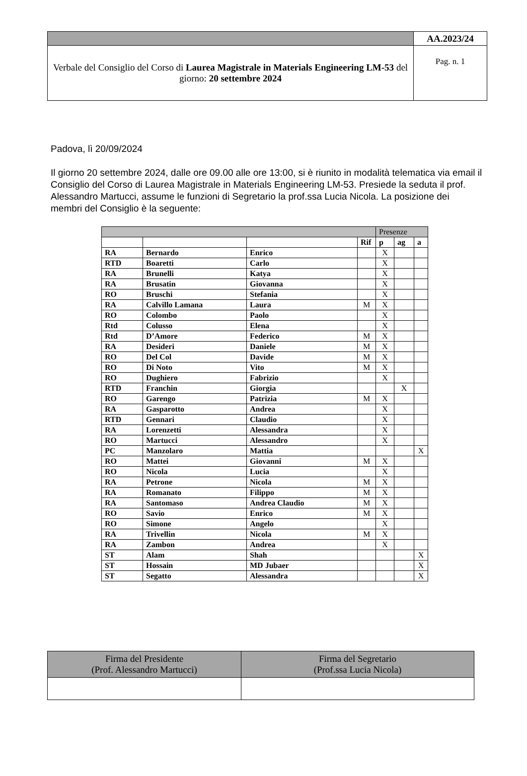| | AA.2023/24 |
| Verbale del Consiglio del Corso di Laurea Magistrale in Materials Engineering LM-53 del giorno: 20 settembre 2024 | Pag. n. 1 |
Padova, lì 20/09/2024
Il giorno 20 settembre 2024, dalle ore 09.00 alle ore 13:00, si è riunito in modalità telematica via email il Consiglio del Corso di Laurea Magistrale in Materials Engineering LM-53. Presiede la seduta il prof. Alessandro Martucci, assume le funzioni di Segretario la prof.ssa Lucia Nicola. La posizione dei membri del Consiglio è la seguente:
| | | | | Presenze | | |
| | | | Rif | p | ag | a |
| RA | Bernardo | Enrico | | X | | |
| RTD | Boaretti | Carlo | | X | | |
| RA | Brunelli | Katya | | X | | |
| RA | Brusatin | Giovanna | | X | | |
| RO | Bruschi | Stefania | | X | | |
| RA | Calvillo Lamana | Laura | M | X | | |
| RO | Colombo | Paolo | | X | | |
| Rtd | Colusso | Elena | | X | | |
| Rtd | D’Amore | Federico | M | X | | |
| RA | Desideri | Daniele | M | X | | |
| RO | Del Col | Davide | M | X | | |
| RO | Di Noto | Vito | M | X | | |
| RO | Dughiero | Fabrizio | | X | | |
| RTD | Franchin | Giorgia | | | X | |
| RO | Garengo | Patrizia | M | X | | |
| RA | Gasparotto | Andrea | | X | | |
| RTD | Gennari | Claudio | | X | | |
| RA | Lorenzetti | Alessandra | | X | | |
| RO | Martucci | Alessandro | | X | | |
| PC | Manzolaro | Mattia | | | | X |
| RO | Mattei | Giovanni | M | X | | |
| RO | Nicola | Lucia | | X | | |
| RA | Petrone | Nicola | M | X | | |
| RA | Romanato | Filippo | M | X | | |
| RA | Santomaso | Andrea Claudio | M | X | | |
| RO | Savio | Enrico | M | X | | |
| RO | Simone | Angelo | | X | | |
| RA | Trivellin | Nicola | M | X | | |
| RA | Zambon | Andrea | | X | | |
| ST | Alam | Shah | | | | X |
| ST | Hossain | MD Jubaer | | | | X |
| ST | Segatto | Alessandra | | | | X |
| Firma del Presidente (Prof. Alessandro Martucci) | Firma del Segretario (Prof.ssa Lucia Nicola) |